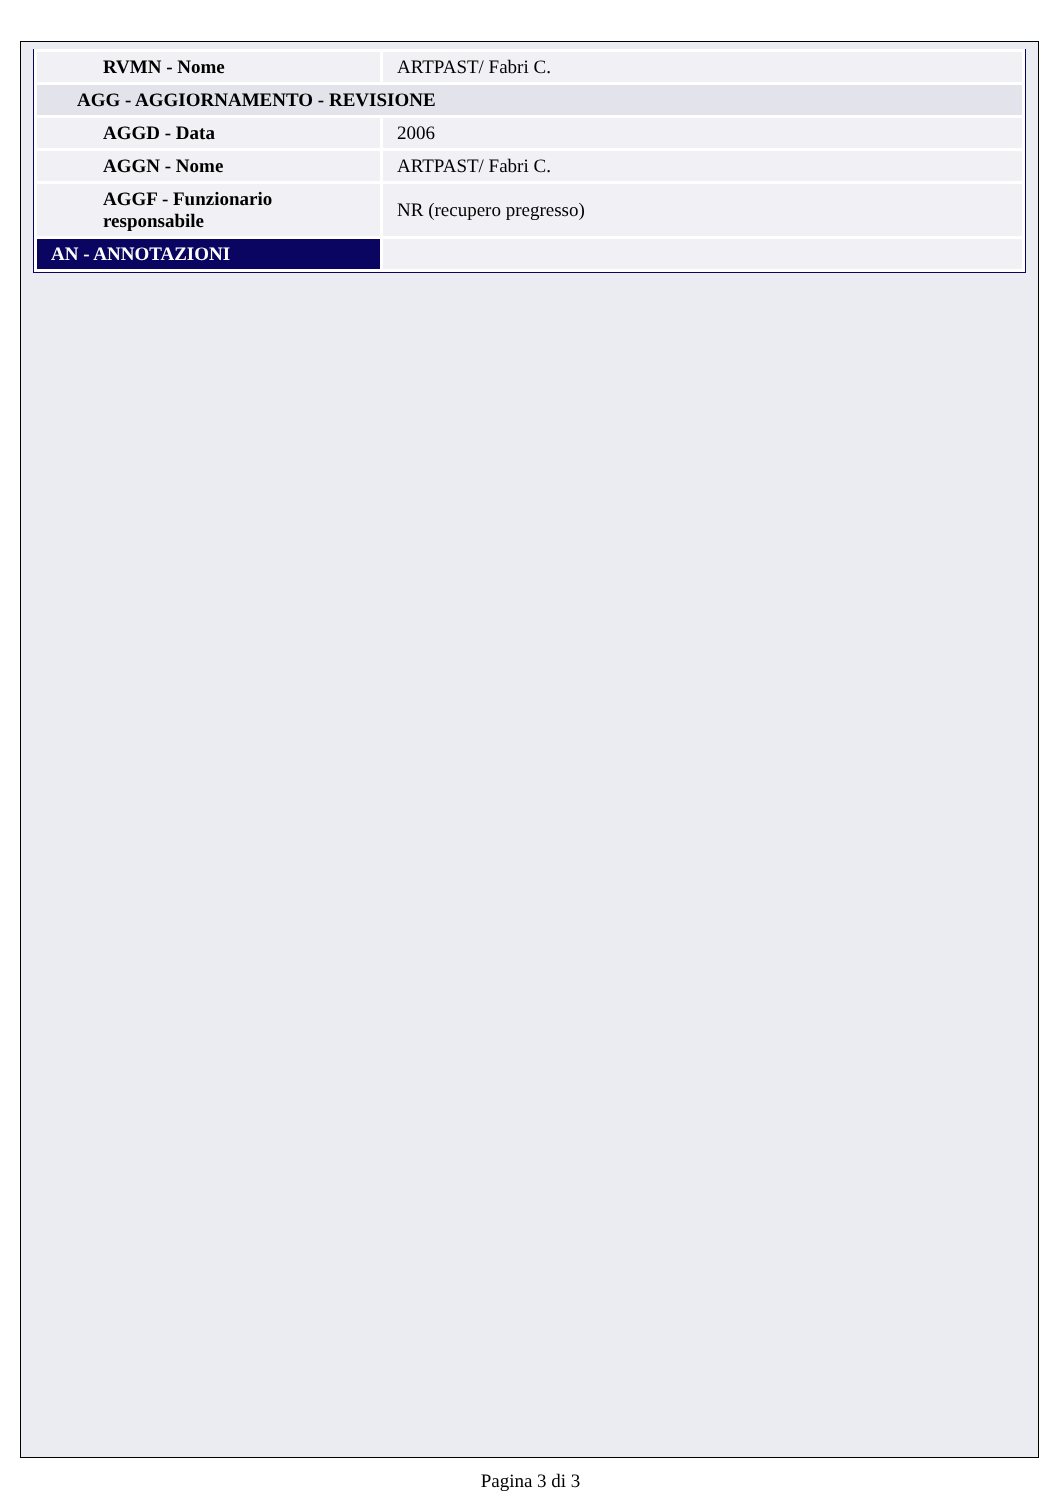| RVMN - Nome | ARTPAST/ Fabri C. |
| AGG - AGGIORNAMENTO - REVISIONE | |
| AGGD - Data | 2006 |
| AGGN - Nome | ARTPAST/ Fabri C. |
| AGGF - Funzionario responsabile | NR (recupero pregresso) |
| AN - ANNOTAZIONI | |
Pagina 3 di 3